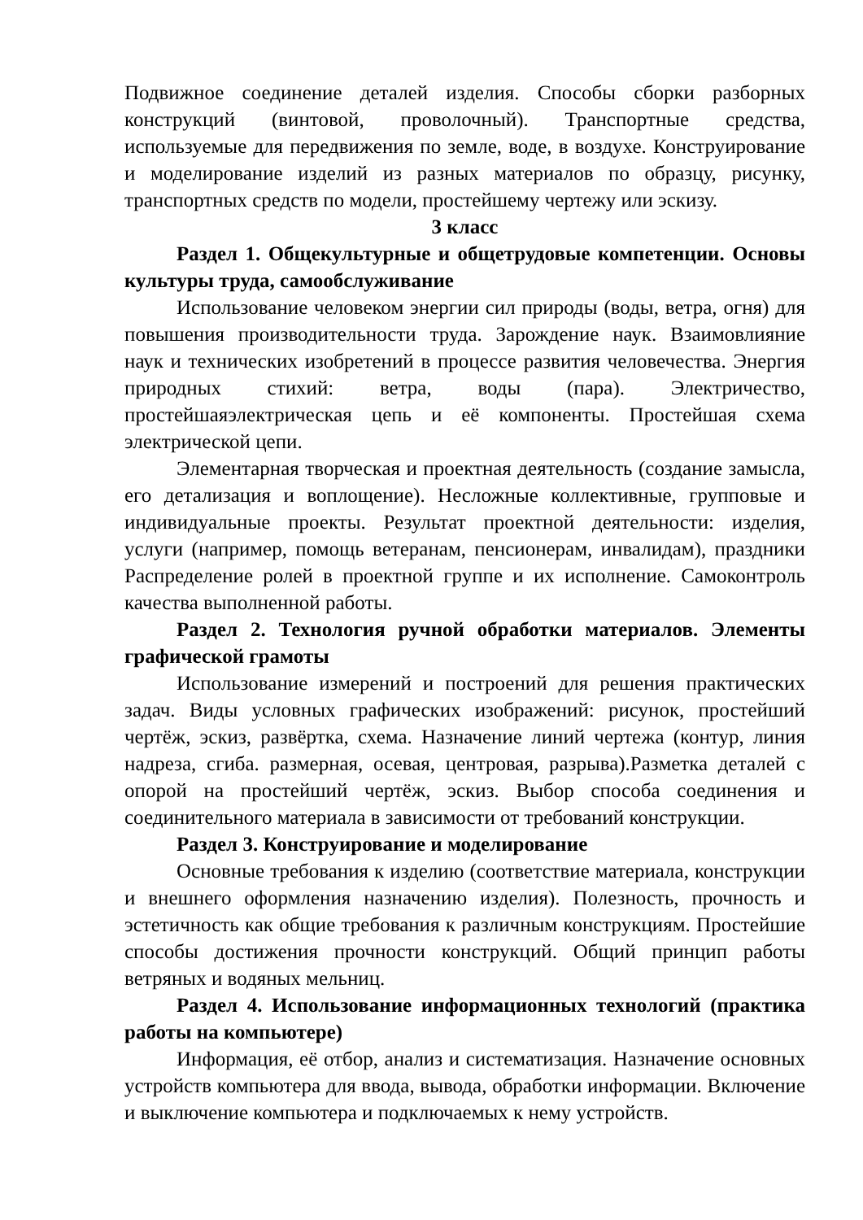Подвижное соединение деталей изделия. Способы сборки разборных конструкций (винтовой, проволочный). Транспортные средства, используемые для передвижения по земле, воде, в воздухе. Конструирование и моделирование изделий из разных материалов по образцу, рисунку, транспортных средств по модели, простейшему чертежу или эскизу.
3 класс
Раздел 1. Общекультурные и общетрудовые компетенции. Основы культуры труда, самообслуживание
Использование человеком энергии сил природы (воды, ветра, огня) для повышения производительности труда. Зарождение наук. Взаимовлияние наук и технических изобретений в процессе развития человечества. Энергия природных стихий: ветра, воды (пара). Электричество, простейшаяэлектрическая цепь и её компоненты. Простейшая схема электрической цепи.
Элементарная творческая и проектная деятельность (создание замысла, его детализация и воплощение). Несложные коллективные, групповые и индивидуальные проекты. Результат проектной деятельности: изделия, услуги (например, помощь ветеранам, пенсионерам, инвалидам), праздники Распределение ролей в проектной группе и их исполнение. Самоконтроль качества выполненной работы.
Раздел 2. Технология ручной обработки материалов. Элементы графической грамоты
Использование измерений и построений для решения практических задач. Виды условных графических изображений: рисунок, простейший чертёж, эскиз, развёртка, схема. Назначение линий чертежа (контур, линия надреза, сгиба. размерная, осевая, центровая, разрыва).Разметка деталей с опорой на простейший чертёж, эскиз. Выбор способа соединения и соединительного материала в зависимости от требований конструкции.
Раздел 3. Конструирование и моделирование
Основные требования к изделию (соответствие материала, конструкции и внешнего оформления назначению изделия). Полезность, прочность и эстетичность как общие требования к различным конструкциям. Простейшие способы достижения прочности конструкций. Общий принцип работы ветряных и водяных мельниц.
Раздел 4. Использование информационных технологий (практика работы на компьютере)
Информация, её отбор, анализ и систематизация. Назначение основных устройств компьютера для ввода, вывода, обработки информации. Включение и выключение компьютера и подключаемых к нему устройств.